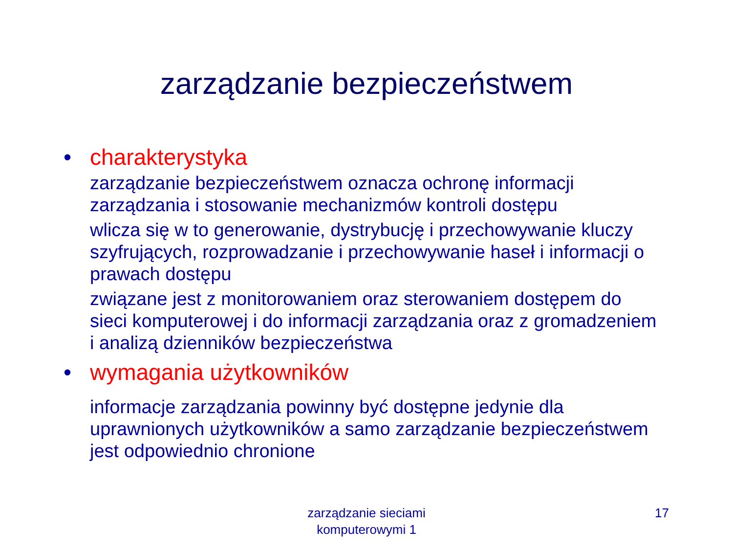zarządzanie bezpieczeństwem
• charakterystyka
zarządzanie bezpieczeństwem oznacza ochronę informacji zarządzania i stosowanie mechanizmów kontroli dostępu
wlicza się w to generowanie, dystrybucję i przechowywanie kluczy szyfrujących, rozprowadzanie i przechowywanie haseł i informacji o prawach dostępu
związane jest z monitorowaniem oraz sterowaniem dostępem do sieci komputerowej i do informacji zarządzania oraz z gromadzeniem i analizą dzienników bezpieczeństwa
• wymagania użytkowników
informacje zarządzania powinny być dostępne jedynie dla uprawnionych użytkowników a samo zarządzanie bezpieczeństwem jest odpowiednio chronione
zarządzanie sieciami
komputerowymi 1
17